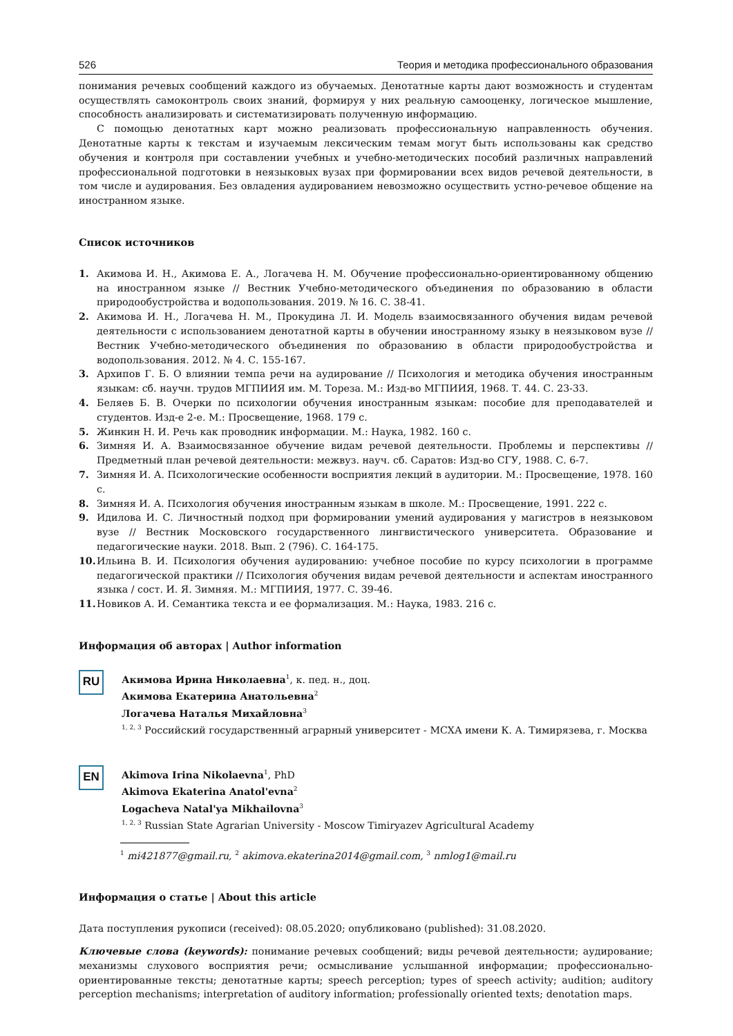526 Теория и методика профессионального образования
понимания речевых сообщений каждого из обучаемых. Денотатные карты дают возможность и студентам осуществлять самоконтроль своих знаний, формируя у них реальную самооценку, логическое мышление, способность анализировать и систематизировать полученную информацию.
С помощью денотатных карт можно реализовать профессиональную направленность обучения. Денотатные карты к текстам и изучаемым лексическим темам могут быть использованы как средство обучения и контроля при составлении учебных и учебно-методических пособий различных направлений профессиональной подготовки в неязыковых вузах при формировании всех видов речевой деятельности, в том числе и аудирования. Без овладения аудированием невозможно осуществить устно-речевое общение на иностранном языке.
Список источников
1. Акимова И. Н., Акимова Е. А., Логачева Н. М. Обучение профессионально-ориентированному общению на иностранном языке // Вестник Учебно-методического объединения по образованию в области природообустройства и водопользования. 2019. № 16. С. 38-41.
2. Акимова И. Н., Логачева Н. М., Прокудина Л. И. Модель взаимосвязанного обучения видам речевой деятельности с использованием денотатной карты в обучении иностранному языку в неязыковом вузе // Вестник Учебно-методического объединения по образованию в области природообустройства и водопользования. 2012. № 4. С. 155-167.
3. Архипов Г. Б. О влиянии темпа речи на аудирование // Психология и методика обучения иностранным языкам: сб. научн. трудов МГПИИЯ им. М. Тореза. М.: Изд-во МГПИИЯ, 1968. Т. 44. С. 23-33.
4. Беляев Б. В. Очерки по психологии обучения иностранным языкам: пособие для преподавателей и студентов. Изд-е 2-е. М.: Просвещение, 1968. 179 с.
5. Жинкин Н. И. Речь как проводник информации. М.: Наука, 1982. 160 с.
6. Зимняя И. А. Взаимосвязанное обучение видам речевой деятельности. Проблемы и перспективы // Предметный план речевой деятельности: межвуз. науч. сб. Саратов: Изд-во СГУ, 1988. С. 6-7.
7. Зимняя И. А. Психологические особенности восприятия лекций в аудитории. М.: Просвещение, 1978. 160 с.
8. Зимняя И. А. Психология обучения иностранным языкам в школе. М.: Просвещение, 1991. 222 с.
9. Идилова И. С. Личностный подход при формировании умений аудирования у магистров в неязыковом вузе // Вестник Московского государственного лингвистического университета. Образование и педагогические науки. 2018. Вып. 2 (796). С. 164-175.
10. Ильина В. И. Психология обучения аудированию: учебное пособие по курсу психологии в программе педагогической практики // Психология обучения видам речевой деятельности и аспектам иностранного языка / сост. И. Я. Зимняя. М.: МГПИИЯ, 1977. С. 39-46.
11. Новиков А. И. Семантика текста и ее формализация. М.: Наука, 1983. 216 с.
Информация об авторах | Author information
RU
Акимова Ирина Николаевна<sup>1</sup>, к. пед. н., доц.
Акимова Екатерина Анатольевна<sup>2</sup>
Логачева Наталья Михайловна<sup>3</sup>
<sup>1, 2, 3</sup> Российский государственный аграрный университет - МСХА имени К. А. Тимирязева, г. Москва
EN
Akimova Irina Nikolaevna<sup>1</sup>, PhD
Akimova Ekaterina Anatol'evna<sup>2</sup>
Logacheva Natal'ya Mikhailovna<sup>3</sup>
<sup>1, 2, 3</sup> Russian State Agrarian University - Moscow Timiryazev Agricultural Academy
<sup>1</sup> mi421877@gmail.ru, <sup>2</sup> akimova.ekaterina2014@gmail.com, <sup>3</sup> nmlog1@mail.ru
Информация о статье | About this article
Дата поступления рукописи (received): 08.05.2020; опубликовано (published): 31.08.2020.
Ключевые слова (keywords): понимание речевых сообщений; виды речевой деятельности; аудирование; механизмы слухового восприятия речи; осмысливание услышанной информации; профессионально-ориентированные тексты; денотатные карты; speech perception; types of speech activity; audition; auditory perception mechanisms; interpretation of auditory information; professionally oriented texts; denotation maps.